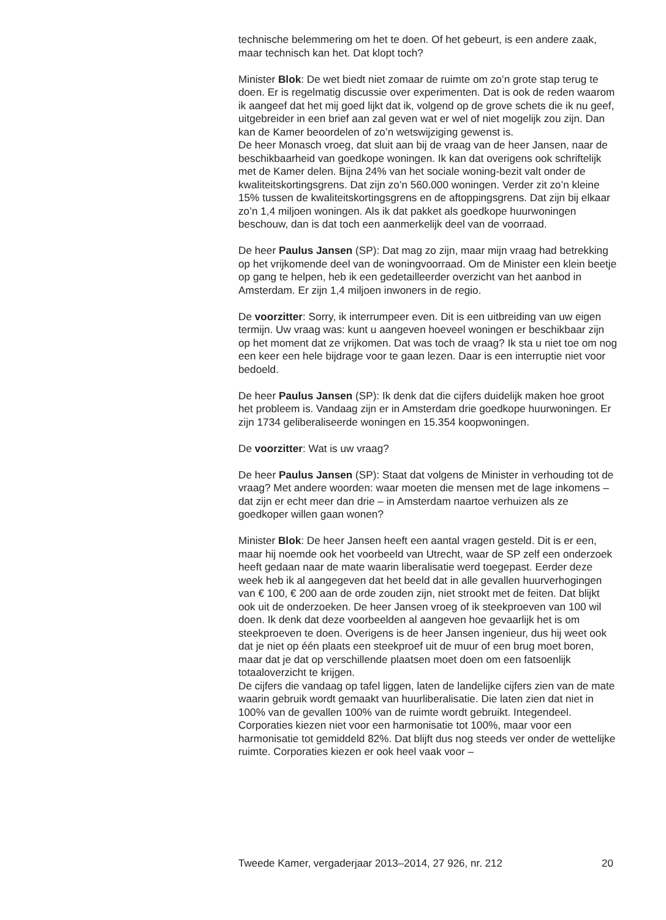technische belemmering om het te doen. Of het gebeurt, is een andere zaak, maar technisch kan het. Dat klopt toch?
Minister Blok: De wet biedt niet zomaar de ruimte om zo’n grote stap terug te doen. Er is regelmatig discussie over experimenten. Dat is ook de reden waarom ik aangeef dat het mij goed lijkt dat ik, volgend op de grove schets die ik nu geef, uitgebreider in een brief aan zal geven wat er wel of niet mogelijk zou zijn. Dan kan de Kamer beoordelen of zo’n wetswijziging gewenst is.
De heer Monasch vroeg, dat sluit aan bij de vraag van de heer Jansen, naar de beschikbaarheid van goedkope woningen. Ik kan dat overigens ook schriftelijk met de Kamer delen. Bijna 24% van het sociale woning-bezit valt onder de kwaliteitskortingsgrens. Dat zijn zo’n 560.000 woningen. Verder zit zo’n kleine 15% tussen de kwaliteitskortingsgrens en de aftoppingsgrens. Dat zijn bij elkaar zo’n 1,4 miljoen woningen. Als ik dat pakket als goedkope huurwoningen beschouw, dan is dat toch een aanmerkelijk deel van de voorraad.
De heer Paulus Jansen (SP): Dat mag zo zijn, maar mijn vraag had betrekking op het vrijkomende deel van de woningvoorraad. Om de Minister een klein beetje op gang te helpen, heb ik een gedetailleerder overzicht van het aanbod in Amsterdam. Er zijn 1,4 miljoen inwoners in de regio.
De voorzitter: Sorry, ik interrumpeer even. Dit is een uitbreiding van uw eigen termijn. Uw vraag was: kunt u aangeven hoeveel woningen er beschikbaar zijn op het moment dat ze vrijkomen. Dat was toch de vraag? Ik sta u niet toe om nog een keer een hele bijdrage voor te gaan lezen. Daar is een interruptie niet voor bedoeld.
De heer Paulus Jansen (SP): Ik denk dat die cijfers duidelijk maken hoe groot het probleem is. Vandaag zijn er in Amsterdam drie goedkope huurwoningen. Er zijn 1734 geliberaliseerde woningen en 15.354 koopwoningen.
De voorzitter: Wat is uw vraag?
De heer Paulus Jansen (SP): Staat dat volgens de Minister in verhouding tot de vraag? Met andere woorden: waar moeten die mensen met de lage inkomens – dat zijn er echt meer dan drie – in Amsterdam naartoe verhuizen als ze goedkoper willen gaan wonen?
Minister Blok: De heer Jansen heeft een aantal vragen gesteld. Dit is er een, maar hij noemde ook het voorbeeld van Utrecht, waar de SP zelf een onderzoek heeft gedaan naar de mate waarin liberalisatie werd toegepast. Eerder deze week heb ik al aangegeven dat het beeld dat in alle gevallen huurverhogingen van € 100, € 200 aan de orde zouden zijn, niet strookt met de feiten. Dat blijkt ook uit de onderzoeken. De heer Jansen vroeg of ik steekproeven van 100 wil doen. Ik denk dat deze voorbeelden al aangeven hoe gevaarlijk het is om steekproeven te doen. Overigens is de heer Jansen ingenieur, dus hij weet ook dat je niet op één plaats een steekproef uit de muur of een brug moet boren, maar dat je dat op verschillende plaatsen moet doen om een fatsoenlijk totaaloverzicht te krijgen.
De cijfers die vandaag op tafel liggen, laten de landelijke cijfers zien van de mate waarin gebruik wordt gemaakt van huurliberalisatie. Die laten zien dat niet in 100% van de gevallen 100% van de ruimte wordt gebruikt. Integendeel. Corporaties kiezen niet voor een harmonisatie tot 100%, maar voor een harmonisatie tot gemiddeld 82%. Dat blijft dus nog steeds ver onder de wettelijke ruimte. Corporaties kiezen er ook heel vaak voor –
Tweede Kamer, vergaderjaar 2013–2014, 27 926, nr. 212 20